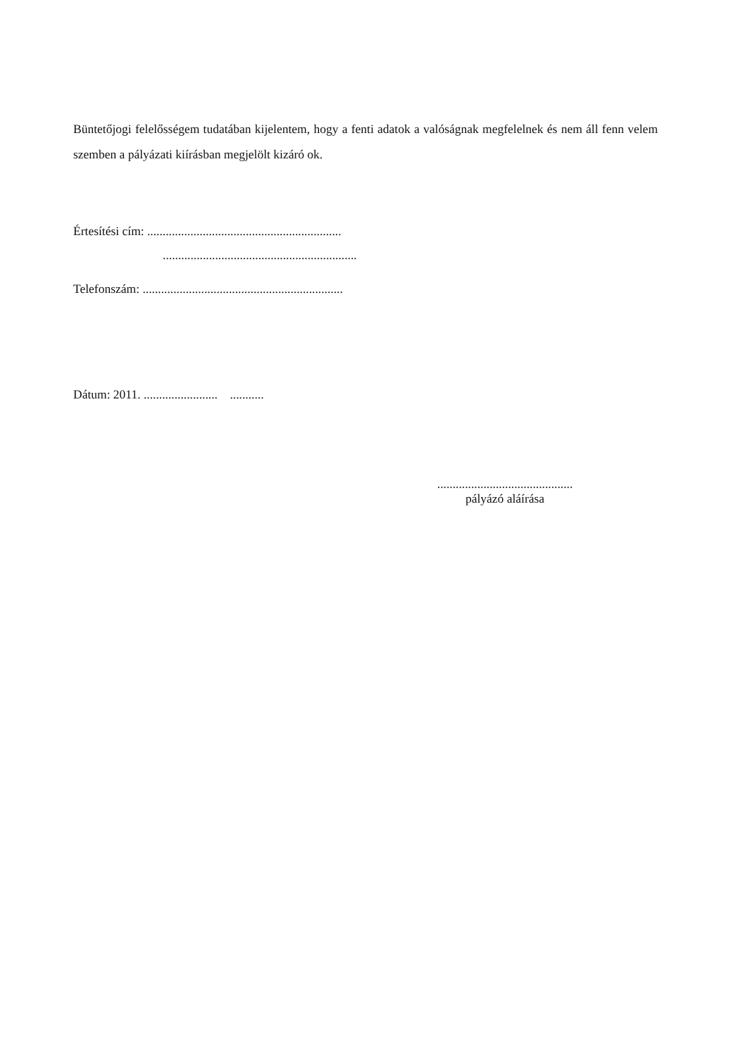Büntetőjogi felelősségem tudatában kijelentem, hogy a fenti adatok a valóságnak megfelelnek és nem áll fenn velem szemben a pályázati kiírásban megjelölt kizáró ok.
Értesítési cím: ...............................................................
...............................................................
Telefonszám: .................................................................
Dátum: 2011. ........................ ...........
............................................
pályázó aláírása